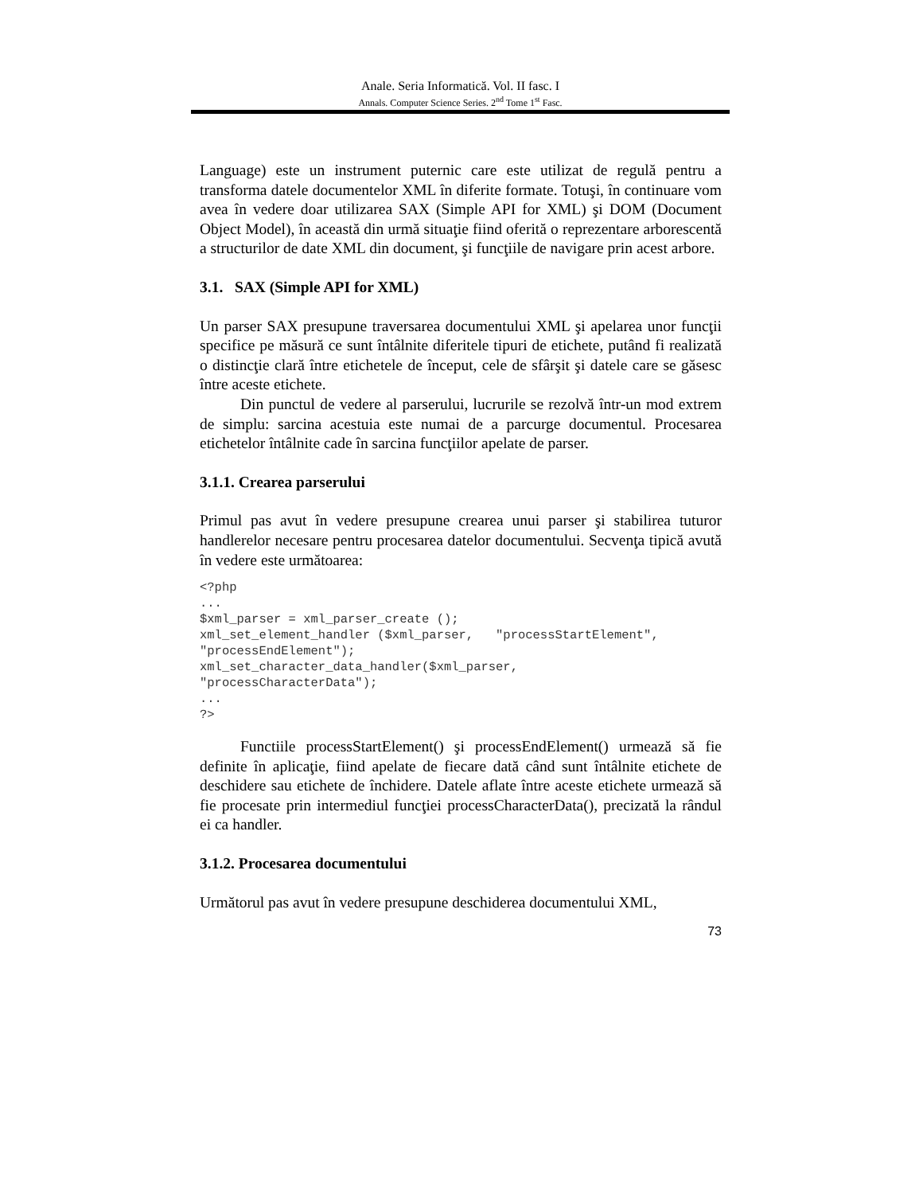Anale. Seria Informatică. Vol. II fasc. I
Annals. Computer Science Series. 2<sup>nd</sup> Tome 1<sup>st</sup> Fasc.
Language) este un instrument puternic care este utilizat de regulă pentru a transforma datele documentelor XML în diferite formate. Totuşi, în continuare vom avea în vedere doar utilizarea SAX (Simple API for XML) şi DOM (Document Object Model), în această din urmă situaţie fiind oferită o reprezentare arborescentă a structurilor de date XML din document, şi funcţiile de navigare prin acest arbore.
3.1. SAX (Simple API for XML)
Un parser SAX presupune traversarea documentului XML şi apelarea unor funcţii specifice pe măsură ce sunt întâlnite diferitele tipuri de etichete, putând fi realizată o distincţie clară între etichetele de început, cele de sfârşit şi datele care se găsesc între aceste etichete.
Din punctul de vedere al parserului, lucrurile se rezolvă într-un mod extrem de simplu: sarcina acestuia este numai de a parcurge documentul. Procesarea etichetelor întâlnite cade în sarcina funcţiilor apelate de parser.
3.1.1. Crearea parserului
Primul pas avut în vedere presupune crearea unui parser şi stabilirea tuturor handlerelor necesare pentru procesarea datelor documentului. Secvenţa tipică avută în vedere este următoarea:
<?php
...
$xml_parser = xml_parser_create ();
xml_set_element_handler ($xml_parser,   "processStartElement",
"processEndElement");
xml_set_character_data_handler($xml_parser,
"processCharacterData");
...
?>
Functiile processStartElement() şi processEndElement() urmează să fie definite în aplicaţie, fiind apelate de fiecare dată când sunt întâlnite etichete de deschidere sau etichete de închidere. Datele aflate între aceste etichete urmează să fie procesate prin intermediul funcţiei processCharacterData(), precizată la rândul ei ca handler.
3.1.2. Procesarea documentului
Următorul pas avut în vedere presupune deschiderea documentului XML,
73